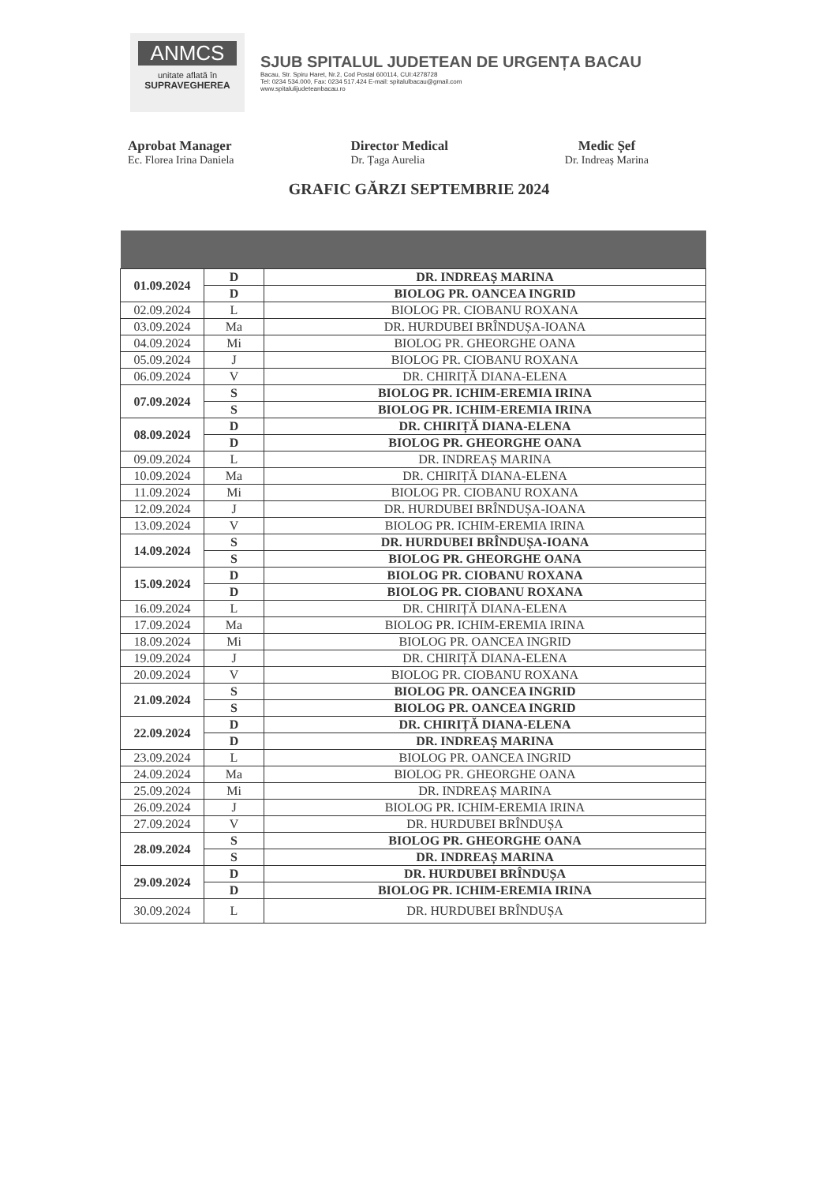ANMCS
unitate aflată în
SUPRAVEGHEREA
SJUB SPITALUL JUDETEAN DE URGENȚA BACAU
Bacau, Str. Spiru Haret, Nr.2, Cod Postal 600114, CUI:4278728
Tel: 0234 534.000, Fax: 0234 517.424 E-mail: spitalulbacau@gmail.com
www.spitalulijudeteanbacau.ro
Aprobat Manager
Ec. Florea Irina Daniela
Director Medical
Dr. Țaga Aurelia
Medic Șef
Dr. Indreaș Marina
GRAFIC GĂRZI SEPTEMBRIE 2024
| 01.09.2024 | D | DR. INDREAȘ MARINA |
| | D | BIOLOG PR. OANCEA INGRID |
| 02.09.2024 | L | BIOLOG PR. CIOBANU ROXANA |
| 03.09.2024 | Ma | DR. HURDUBEI BRÎNDUȘA-IOANA |
| 04.09.2024 | Mi | BIOLOG PR. GHEORGHE OANA |
| 05.09.2024 | J | BIOLOG PR. CIOBANU ROXANA |
| 06.09.2024 | V | DR. CHIRIȚĂ DIANA-ELENA |
| 07.09.2024 | S | BIOLOG PR. ICHIM-EREMIA IRINA |
| | S | BIOLOG PR. ICHIM-EREMIA IRINA |
| 08.09.2024 | D | DR. CHIRIȚĂ DIANA-ELENA |
| | D | BIOLOG PR. GHEORGHE OANA |
| 09.09.2024 | L | DR. INDREAȘ MARINA |
| 10.09.2024 | Ma | DR. CHIRIȚĂ DIANA-ELENA |
| 11.09.2024 | Mi | BIOLOG PR. CIOBANU ROXANA |
| 12.09.2024 | J | DR. HURDUBEI BRÎNDUȘA-IOANA |
| 13.09.2024 | V | BIOLOG PR. ICHIM-EREMIA IRINA |
| 14.09.2024 | S | DR. HURDUBEI BRÎNDUȘA-IOANA |
| | S | BIOLOG PR. GHEORGHE OANA |
| 15.09.2024 | D | BIOLOG PR. CIOBANU ROXANA |
| | D | BIOLOG PR. CIOBANU ROXANA |
| 16.09.2024 | L | DR. CHIRIȚĂ DIANA-ELENA |
| 17.09.2024 | Ma | BIOLOG PR. ICHIM-EREMIA IRINA |
| 18.09.2024 | Mi | BIOLOG PR. OANCEA INGRID |
| 19.09.2024 | J | DR. CHIRIȚĂ DIANA-ELENA |
| 20.09.2024 | V | BIOLOG PR. CIOBANU ROXANA |
| 21.09.2024 | S | BIOLOG PR. OANCEA INGRID |
| | S | BIOLOG PR. OANCEA INGRID |
| 22.09.2024 | D | DR. CHIRIȚĂ DIANA-ELENA |
| | D | DR. INDREAȘ MARINA |
| 23.09.2024 | L | BIOLOG PR. OANCEA INGRID |
| 24.09.2024 | Ma | BIOLOG PR. GHEORGHE OANA |
| 25.09.2024 | Mi | DR. INDREAȘ MARINA |
| 26.09.2024 | J | BIOLOG PR. ICHIM-EREMIA IRINA |
| 27.09.2024 | V | DR. HURDUBEI BRÎNDUȘA |
| 28.09.2024 | S | BIOLOG PR. GHEORGHE OANA |
| | S | DR. INDREAȘ MARINA |
| 29.09.2024 | D | DR. HURDUBEI BRÎNDUȘA |
| | D | BIOLOG PR. ICHIM-EREMIA IRINA |
| 30.09.2024 | L | DR. HURDUBEI BRÎNDUȘA |